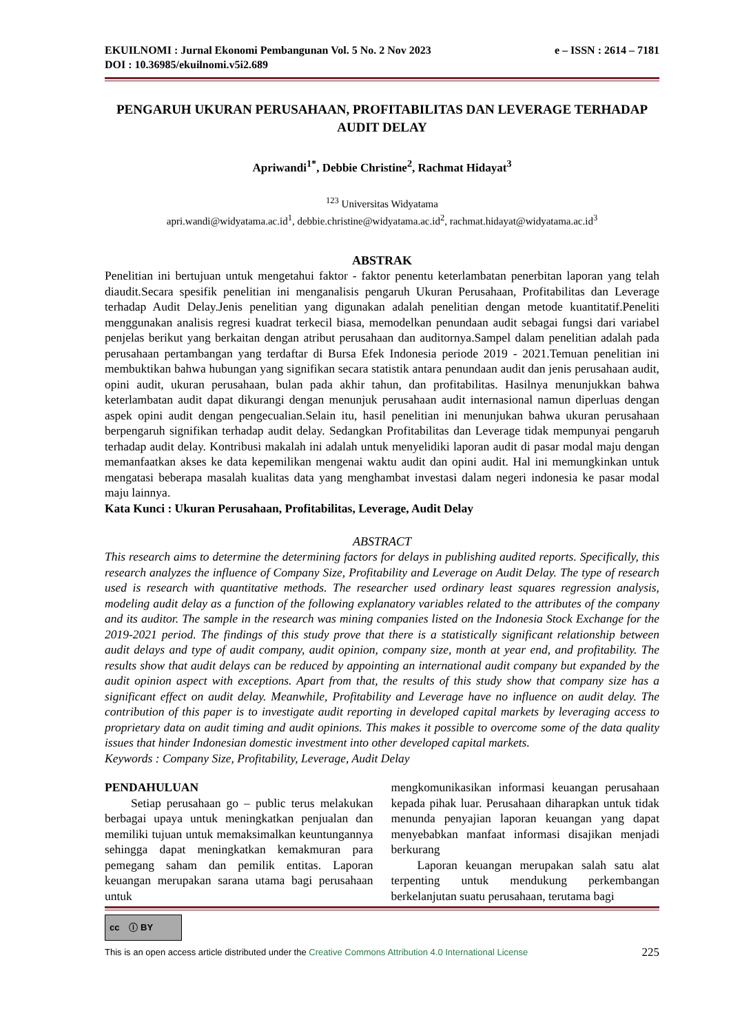EKUILNOMI : Jurnal Ekonomi Pembangunan Vol. 5 No. 2 Nov 2023 e – ISSN : 2614 – 7181
DOI : 10.36985/ekuilnomi.v5i2.689
PENGARUH UKURAN PERUSAHAAN, PROFITABILITAS DAN LEVERAGE TERHADAP AUDIT DELAY
Apriwandi<sup>1*</sup>, Debbie Christine<sup>2</sup>, Rachmat Hidayat<sup>3</sup>
<sup>123</sup> Universitas Widyatama
apri.wandi@widyatama.ac.id<sup>1</sup>, debbie.christine@widyatama.ac.id<sup>2</sup>, rachmat.hidayat@widyatama.ac.id<sup>3</sup>
ABSTRAK
Penelitian ini bertujuan untuk mengetahui faktor - faktor penentu keterlambatan penerbitan laporan yang telah diaudit.Secara spesifik penelitian ini menganalisis pengaruh Ukuran Perusahaan, Profitabilitas dan Leverage terhadap Audit Delay.Jenis penelitian yang digunakan adalah penelitian dengan metode kuantitatif.Peneliti menggunakan analisis regresi kuadrat terkecil biasa, memodelkan penundaan audit sebagai fungsi dari variabel penjelas berikut yang berkaitan dengan atribut perusahaan dan auditornya.Sampel dalam penelitian adalah pada perusahaan pertambangan yang terdaftar di Bursa Efek Indonesia periode 2019 - 2021.Temuan penelitian ini membuktikan bahwa hubungan yang signifikan secara statistik antara penundaan audit dan jenis perusahaan audit, opini audit, ukuran perusahaan, bulan pada akhir tahun, dan profitabilitas. Hasilnya menunjukkan bahwa keterlambatan audit dapat dikurangi dengan menunjuk perusahaan audit internasional namun diperluas dengan aspek opini audit dengan pengecualian.Selain itu, hasil penelitian ini menunjukan bahwa ukuran perusahaan berpengaruh signifikan terhadap audit delay. Sedangkan Profitabilitas dan Leverage tidak mempunyai pengaruh terhadap audit delay. Kontribusi makalah ini adalah untuk menyelidiki laporan audit di pasar modal maju dengan memanfaatkan akses ke data kepemilikan mengenai waktu audit dan opini audit. Hal ini memungkinkan untuk mengatasi beberapa masalah kualitas data yang menghambat investasi dalam negeri indonesia ke pasar modal maju lainnya.
Kata Kunci : Ukuran Perusahaan, Profitabilitas, Leverage, Audit Delay
ABSTRACT
This research aims to determine the determining factors for delays in publishing audited reports. Specifically, this research analyzes the influence of Company Size, Profitability and Leverage on Audit Delay. The type of research used is research with quantitative methods. The researcher used ordinary least squares regression analysis, modeling audit delay as a function of the following explanatory variables related to the attributes of the company and its auditor. The sample in the research was mining companies listed on the Indonesia Stock Exchange for the 2019-2021 period. The findings of this study prove that there is a statistically significant relationship between audit delays and type of audit company, audit opinion, company size, month at year end, and profitability. The results show that audit delays can be reduced by appointing an international audit company but expanded by the audit opinion aspect with exceptions. Apart from that, the results of this study show that company size has a significant effect on audit delay. Meanwhile, Profitability and Leverage have no influence on audit delay. The contribution of this paper is to investigate audit reporting in developed capital markets by leveraging access to proprietary data on audit timing and audit opinions. This makes it possible to overcome some of the data quality issues that hinder Indonesian domestic investment into other developed capital markets.
Keywords : Company Size, Profitability, Leverage, Audit Delay
PENDAHULUAN
Setiap perusahaan go – public terus melakukan berbagai upaya untuk meningkatkan penjualan dan memiliki tujuan untuk memaksimalkan keuntungannya sehingga dapat meningkatkan kemakmuran para pemegang saham dan pemilik entitas. Laporan keuangan merupakan sarana utama bagi perusahaan untuk
mengkomunikasikan informasi keuangan perusahaan kepada pihak luar. Perusahaan diharapkan untuk tidak menunda penyajian laporan keuangan yang dapat menyebabkan manfaat informasi disajikan menjadi berkurang
Laporan keuangan merupakan salah satu alat terpenting untuk mendukung perkembangan berkelanjutan suatu perusahaan, terutama bagi
cc ⓘ BY
This is an open access article distributed under the Creative Commons Attribution 4.0 International License
225